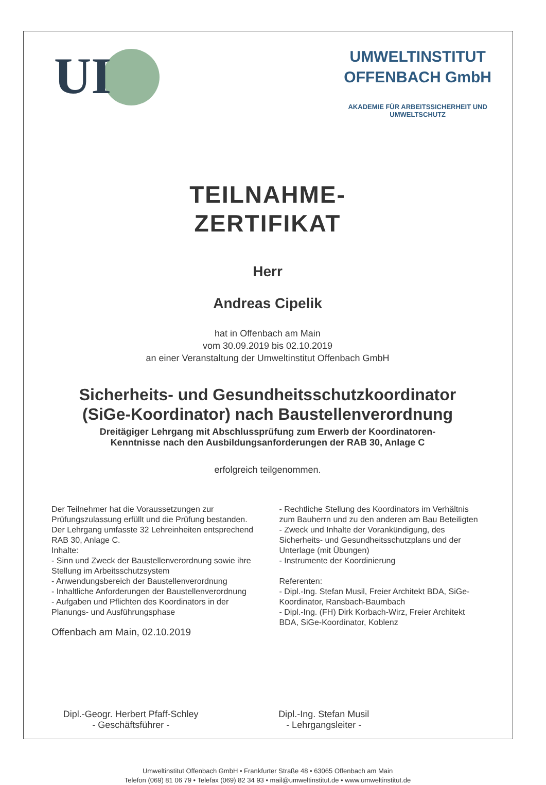UI
UMWELTINSTITUT
OFFENBACH GmbH
AKADEMIE FÜR ARBEITSSICHERHEIT UND
UMWELTSCHUTZ
TEILNAHME-
ZERTIFIKAT
Herr
Andreas Cipelik
hat in Offenbach am Main
vom 30.09.2019 bis 02.10.2019
an einer Veranstaltung der Umweltinstitut Offenbach GmbH
Sicherheits- und Gesundheitsschutzkoordinator
(SiGe-Koordinator) nach Baustellenverordnung
Dreitägiger Lehrgang mit Abschlussprüfung zum Erwerb der Koordinatoren-
Kenntnisse nach den Ausbildungsanforderungen der RAB 30, Anlage C
erfolgreich teilgenommen.
Der Teilnehmer hat die Voraussetzungen zur Prüfungszulassung erfüllt und die Prüfung bestanden.
Der Lehrgang umfasste 32 Lehreinheiten entsprechend RAB 30, Anlage C.
Inhalte:
- Sinn und Zweck der Baustellenverordnung sowie ihre Stellung im Arbeitsschutzsystem
- Anwendungsbereich der Baustellenverordnung
- Inhaltliche Anforderungen der Baustellenverordnung
- Aufgaben und Pflichten des Koordinators in der Planungs- und Ausführungsphase
Offenbach am Main, 02.10.2019
- Rechtliche Stellung des Koordinators im Verhältnis zum Bauherrn und zu den anderen am Bau Beteiligten
- Zweck und Inhalte der Vorankündigung, des Sicherheits- und Gesundheitsschutzplans und der Unterlage (mit Übungen)
- Instrumente der Koordinierung
Referenten:
- Dipl.-Ing. Stefan Musil, Freier Architekt BDA, SiGe-Koordinator, Ransbach-Baumbach
- Dipl.-Ing. (FH) Dirk Korbach-Wirz, Freier Architekt BDA, SiGe-Koordinator, Koblenz
Dipl.-Geogr. Herbert Pfaff-Schley
- Geschäftsführer -
Dipl.-Ing. Stefan Musil
- Lehrgangsleiter -
Umweltinstitut Offenbach GmbH • Frankfurter Straße 48 • 63065 Offenbach am Main
Telefon (069) 81 06 79 • Telefax (069) 82 34 93 • mail@umweltinstitut.de • www.umweltinstitut.de